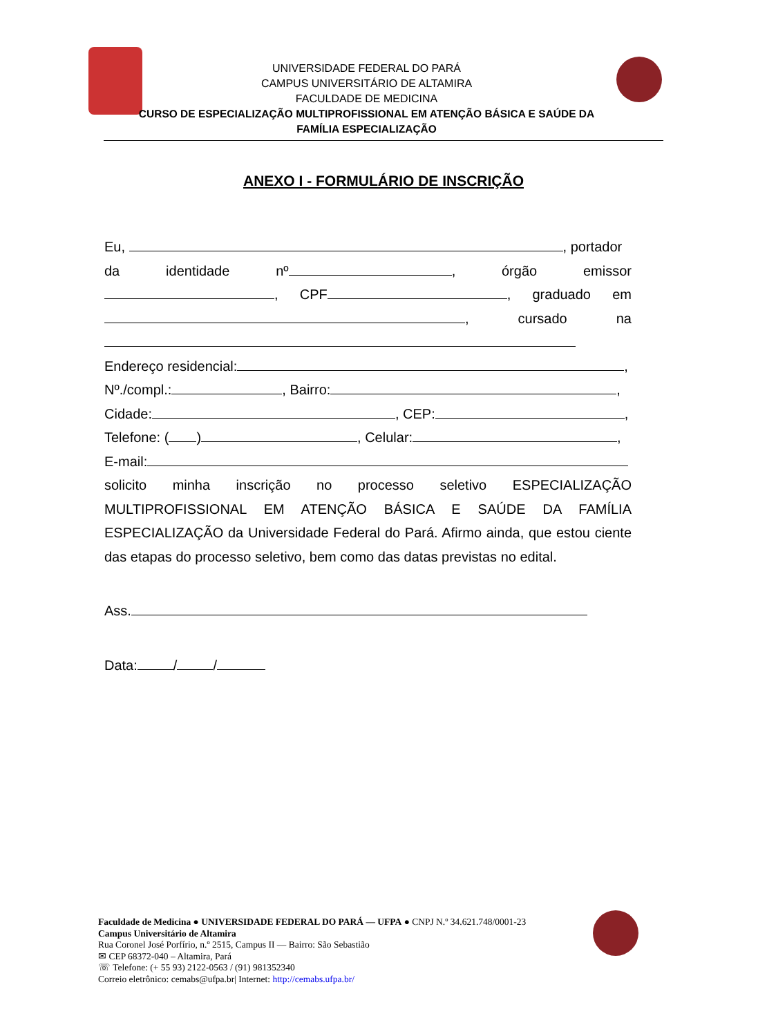UNIVERSIDADE FEDERAL DO PARÁ
CAMPUS UNIVERSITÁRIO DE ALTAMIRA
FACULDADE DE MEDICINA
CURSO DE ESPECIALIZAÇÃO MULTIPROFISSIONAL EM ATENÇÃO BÁSICA E SAÚDE DA
FAMÍLIA ESPECIALIZAÇÃO
ANEXO I - FORMULÁRIO DE INSCRIÇÃO
Eu, , portador
da identidade nº , órgão emissor
, CPF , graduado em
, cursado na
Endereço residencial: ,
Nº./compl.: , Bairro: ,
Cidade: , CEP: ,
Telefone: ( ) , Celular: ,
E-mail:
solicito minha inscrição no processo seletivo ESPECIALIZAÇÃO MULTIPROFISSIONAL EM ATENÇÃO BÁSICA E SAÚDE DA FAMÍLIA ESPECIALIZAÇÃO da Universidade Federal do Pará. Afirmo ainda, que estou ciente das etapas do processo seletivo, bem como das datas previstas no edital.
Ass.
Data: / /
Faculdade de Medicina ● UNIVERSIDADE FEDERAL DO PARÁ — UFPA ● CNPJ N.º 34.621.748/0001-23
Campus Universitário de Altamira
Rua Coronel José Porfírio, n.º 2515, Campus II — Bairro: São Sebastião
✉ CEP 68372-040 – Altamira, Pará
☏ Telefone: (+ 55 93) 2122-0563 / (91) 981352340
Correio eletrônico: cemabs@ufpa.br| Internet: http://cemabs.ufpa.br/